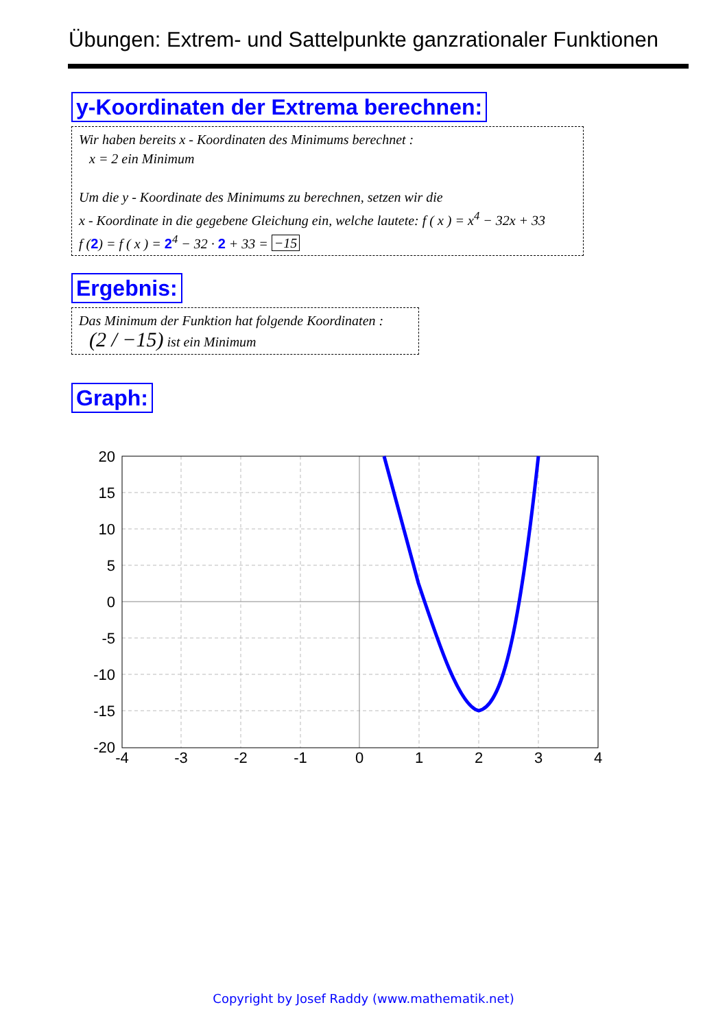Übungen: Extrem- und Sattelpunkte ganzrationaler Funktionen
y-Koordinaten der Extrema berechnen:
Wir haben bereits x - Koordinaten des Minimums berechnet :
x = 2 ein Minimum
Um die y - Koordinate des Minimums zu berechnen, setzen wir die
x - Koordinate in die gegebene Gleichung ein, welche lautete: f ( x ) = x<sup>4</sup> − 32x + 33
f (2) = f ( x ) = 2<sup>4</sup> − 32 · 2 + 33 = −15
Ergebnis:
Das Minimum der Funktion hat folgende Koordinaten :
(2 / −15) ist ein Minimum
Graph:
20
15
10
5
0
-5
-10
-15
-20
-4
-3
-2
-1
0
1
2
3
4
Copyright by Josef Raddy (www.mathematik.net)